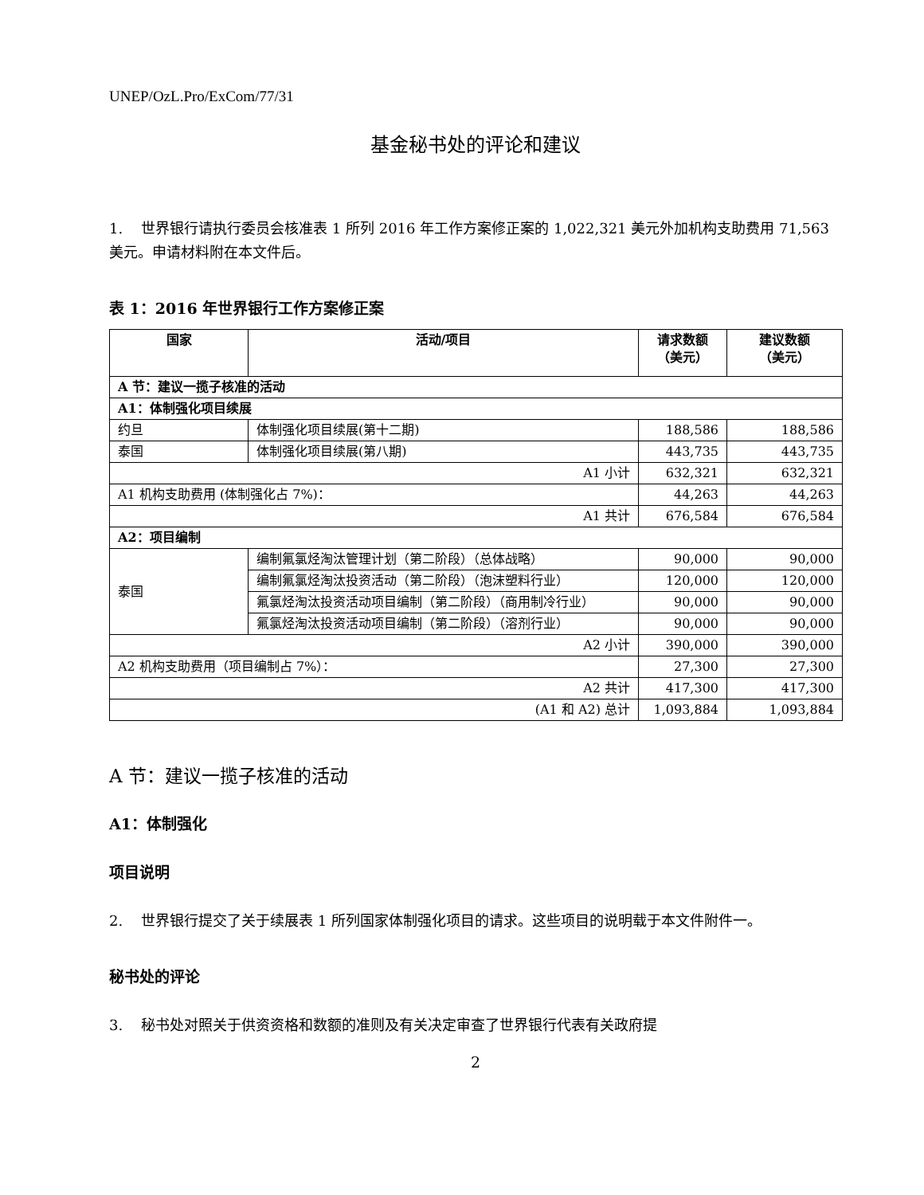UNEP/OzL.Pro/ExCom/77/31
基金秘书处的评论和建议
1. 世界银行请执行委员会核准表 1 所列 2016 年工作方案修正案的 1,022,321 美元外加机构支助费用 71,563 美元。申请材料附在本文件后。
表 1：2016 年世界银行工作方案修正案
| 国家 | 活动/项目 | 请求数额 （美元） | 建议数额 （美元） |
| --- | --- | --- | --- |
| A 节：建议一揽子核准的活动 | | | |
| A1：体制强化项目续展 | | | |
| 约旦 | 体制强化项目续展(第十二期) | 188,586 | 188,586 |
| 泰国 | 体制强化项目续展(第八期) | 443,735 | 443,735 |
| A1 小计 | | 632,321 | 632,321 |
| A1 机构支助费用 (体制强化占 7%)： | | 44,263 | 44,263 |
| A1 共计 | | 676,584 | 676,584 |
| A2：项目编制 | | | |
| 泰国 | 编制氟氯烃淘汰管理计划（第二阶段）（总体战略） | 90,000 | 90,000 |
| | 编制氟氯烃淘汰投资活动（第二阶段）（泡沫塑料行业） | 120,000 | 120,000 |
| | 氟氯烃淘汰投资活动项目编制（第二阶段）（商用制冷行业） | 90,000 | 90,000 |
| | 氟氯烃淘汰投资活动项目编制（第二阶段）（溶剂行业） | 90,000 | 90,000 |
| A2 小计 | | 390,000 | 390,000 |
| A2 机构支助费用（项目编制占 7%）： | | 27,300 | 27,300 |
| A2 共计 | | 417,300 | 417,300 |
| (A1 和 A2) 总计 | | 1,093,884 | 1,093,884 |
A 节：建议一揽子核准的活动
A1：体制强化
项目说明
2. 世界银行提交了关于续展表 1 所列国家体制强化项目的请求。这些项目的说明载于本文件附件一。
秘书处的评论
3. 秘书处对照关于供资资格和数额的准则及有关决定审查了世界银行代表有关政府提
2